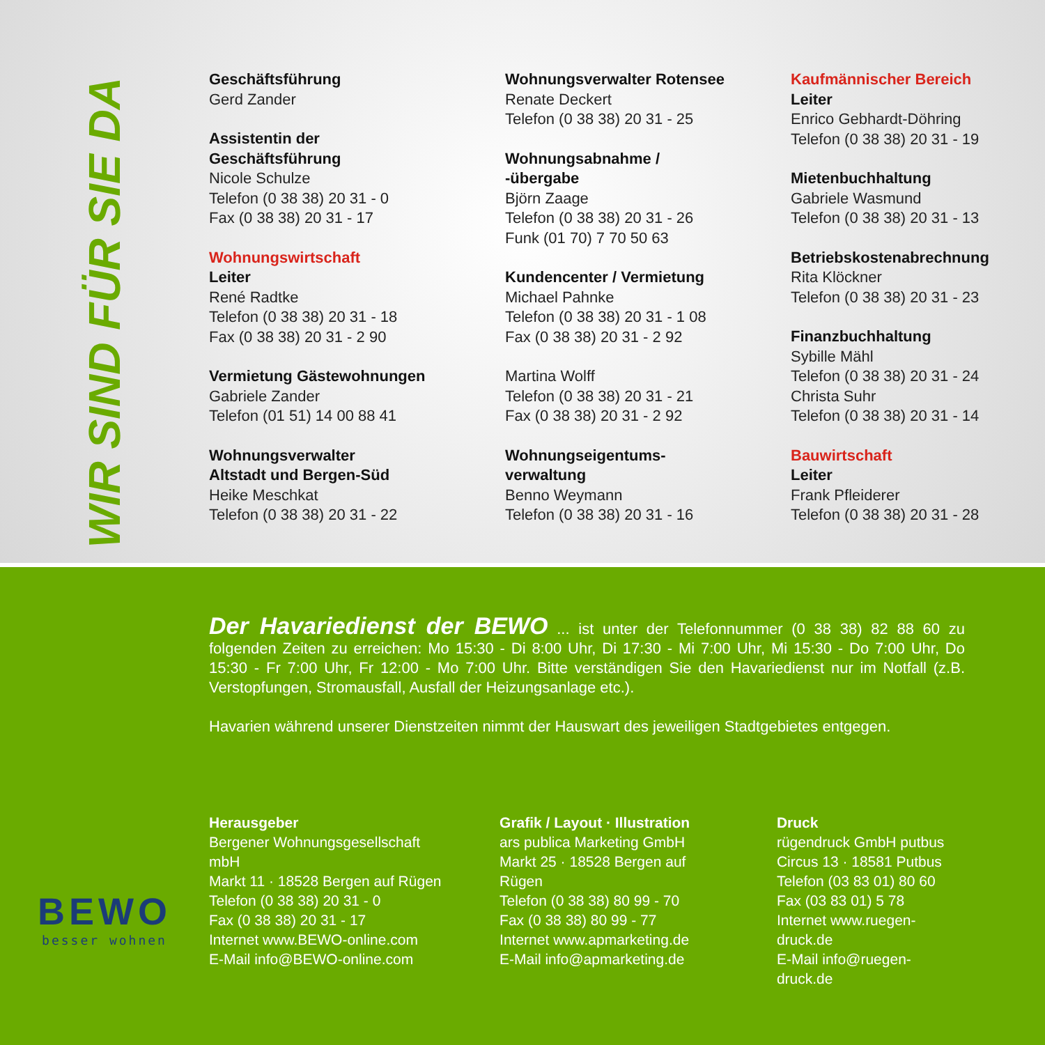WIR SIND FÜR SIE DA
Geschäftsführung
Gerd Zander
Assistentin der
Geschäftsführung
Nicole Schulze
Telefon (0 38 38) 20 31 - 0
Fax (0 38 38) 20 31 - 17
Wohnungswirtschaft
Leiter
René Radtke
Telefon (0 38 38) 20 31 - 18
Fax (0 38 38) 20 31 - 2 90
Vermietung Gästewohnungen
Gabriele Zander
Telefon (01 51) 14 00 88 41
Wohnungsverwalter
Altstadt und Bergen-Süd
Heike Meschkat
Telefon (0 38 38) 20 31 - 22
Wohnungsverwalter Rotensee
Renate Deckert
Telefon (0 38 38) 20 31 - 25
Wohnungsabnahme /
-übergabe
Björn Zaage
Telefon (0 38 38) 20 31 - 26
Funk (01 70) 7 70 50 63
Kundencenter / Vermietung
Michael Pahnke
Telefon (0 38 38) 20 31 - 1 08
Fax (0 38 38) 20 31 - 2 92
Martina Wolff
Telefon (0 38 38) 20 31 - 21
Fax (0 38 38) 20 31 - 2 92
Wohnungseigentums-
verwaltung
Benno Weymann
Telefon (0 38 38) 20 31 - 16
Kaufmännischer Bereich
Leiter
Enrico Gebhardt-Döhring
Telefon (0 38 38) 20 31 - 19
Mietenbuchhaltung
Gabriele Wasmund
Telefon (0 38 38) 20 31 - 13
Betriebskostenabrechnung
Rita Klöckner
Telefon (0 38 38) 20 31 - 23
Finanzbuchhaltung
Sybille Mähl
Telefon (0 38 38) 20 31 - 24
Christa Suhr
Telefon (0 38 38) 20 31 - 14
Bauwirtschaft
Leiter
Frank Pfleiderer
Telefon (0 38 38) 20 31 - 28
BEWO
besser wohnen
Der Havariedienst der BEWO ... ist unter der Telefonnummer (0 38 38) 82 88 60 zu folgenden Zeiten zu erreichen: Mo 15:30 - Di 8:00 Uhr, Di 17:30 - Mi 7:00 Uhr, Mi 15:30 - Do 7:00 Uhr, Do 15:30 - Fr 7:00 Uhr, Fr 12:00 - Mo 7:00 Uhr. Bitte verständigen Sie den Havariedienst nur im Notfall (z.B. Verstopfungen, Stromausfall, Ausfall der Heizungsanlage etc.).
Havarien während unserer Dienstzeiten nimmt der Hauswart des jeweiligen Stadtgebietes entgegen.
Herausgeber
Bergener Wohnungsgesellschaft mbH
Markt 11 · 18528 Bergen auf Rügen
Telefon (0 38 38) 20 31 - 0
Fax (0 38 38) 20 31 - 17
Internet www.BEWO-online.com
E-Mail info@BEWO-online.com
Grafik / Layout · Illustration
ars publica Marketing GmbH
Markt 25 · 18528 Bergen auf Rügen
Telefon (0 38 38) 80 99 - 70
Fax (0 38 38) 80 99 - 77
Internet www.apmarketing.de
E-Mail info@apmarketing.de
Druck
rügendruck GmbH putbus
Circus 13 · 18581 Putbus
Telefon (03 83 01) 80 60
Fax (03 83 01) 5 78
Internet www.ruegen-druck.de
E-Mail info@ruegen-druck.de